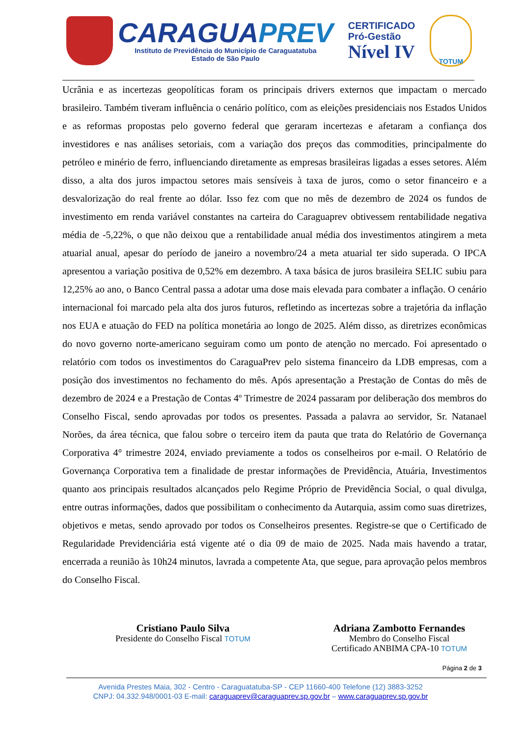CARAGUAPREV
Instituto de Previdência do Município de Caraguatatuba
Estado de São Paulo
CERTIFICADO
Pró-Gestão
Nível IV
TOTUM
Ucrânia e as incertezas geopolíticas foram os principais drivers externos que impactam o mercado brasileiro. Também tiveram influência o cenário político, com as eleições presidenciais nos Estados Unidos e as reformas propostas pelo governo federal que geraram incertezas e afetaram a confiança dos investidores e nas análises setoriais, com a variação dos preços das commodities, principalmente do petróleo e minério de ferro, influenciando diretamente as empresas brasileiras ligadas a esses setores. Além disso, a alta dos juros impactou setores mais sensíveis à taxa de juros, como o setor financeiro e a desvalorização do real frente ao dólar. Isso fez com que no mês de dezembro de 2024 os fundos de investimento em renda variável constantes na carteira do Caraguaprev obtivessem rentabilidade negativa média de -5,22%, o que não deixou que a rentabilidade anual média dos investimentos atingirem a meta atuarial anual, apesar do período de janeiro a novembro/24 a meta atuarial ter sido superada. O IPCA apresentou a variação positiva de 0,52% em dezembro. A taxa básica de juros brasileira SELIC subiu para 12,25% ao ano, o Banco Central passa a adotar uma dose mais elevada para combater a inflação. O cenário internacional foi marcado pela alta dos juros futuros, refletindo as incertezas sobre a trajetória da inflação nos EUA e atuação do FED na política monetária ao longo de 2025. Além disso, as diretrizes econômicas do novo governo norte-americano seguiram como um ponto de atenção no mercado. Foi apresentado o relatório com todos os investimentos do CaraguaPrev pelo sistema financeiro da LDB empresas, com a posição dos investimentos no fechamento do mês. Após apresentação a Prestação de Contas do mês de dezembro de 2024 e a Prestação de Contas 4º Trimestre de 2024 passaram por deliberação dos membros do Conselho Fiscal, sendo aprovadas por todos os presentes. Passada a palavra ao servidor, Sr. Natanael Norões, da área técnica, que falou sobre o terceiro item da pauta que trata do Relatório de Governança Corporativa 4° trimestre 2024, enviado previamente a todos os conselheiros por e-mail. O Relatório de Governança Corporativa tem a finalidade de prestar informações de Previdência, Atuária, Investimentos quanto aos principais resultados alcançados pelo Regime Próprio de Previdência Social, o qual divulga, entre outras informações, dados que possibilitam o conhecimento da Autarquia, assim como suas diretrizes, objetivos e metas, sendo aprovado por todos os Conselheiros presentes. Registre-se que o Certificado de Regularidade Previdenciária está vigente até o dia 09 de maio de 2025. Nada mais havendo a tratar, encerrada a reunião às 10h24 minutos, lavrada a competente Ata, que segue, para aprovação pelos membros do Conselho Fiscal.
Cristiano Paulo Silva
Presidente do Conselho Fiscal TOTUM
Adriana Zambotto Fernandes
Membro do Conselho Fiscal
Certificado ANBIMA CPA-10 TOTUM
Página 2 de 3
Avenida Prestes Maia, 302 - Centro - Caraguatatuba-SP - CEP 11660-400 Telefone (12) 3883-3252
CNPJ: 04.332.948/0001-03 E-mail: caraguaprev@caraguaprev.sp.gov.br – www.caraguaprev.sp.gov.br